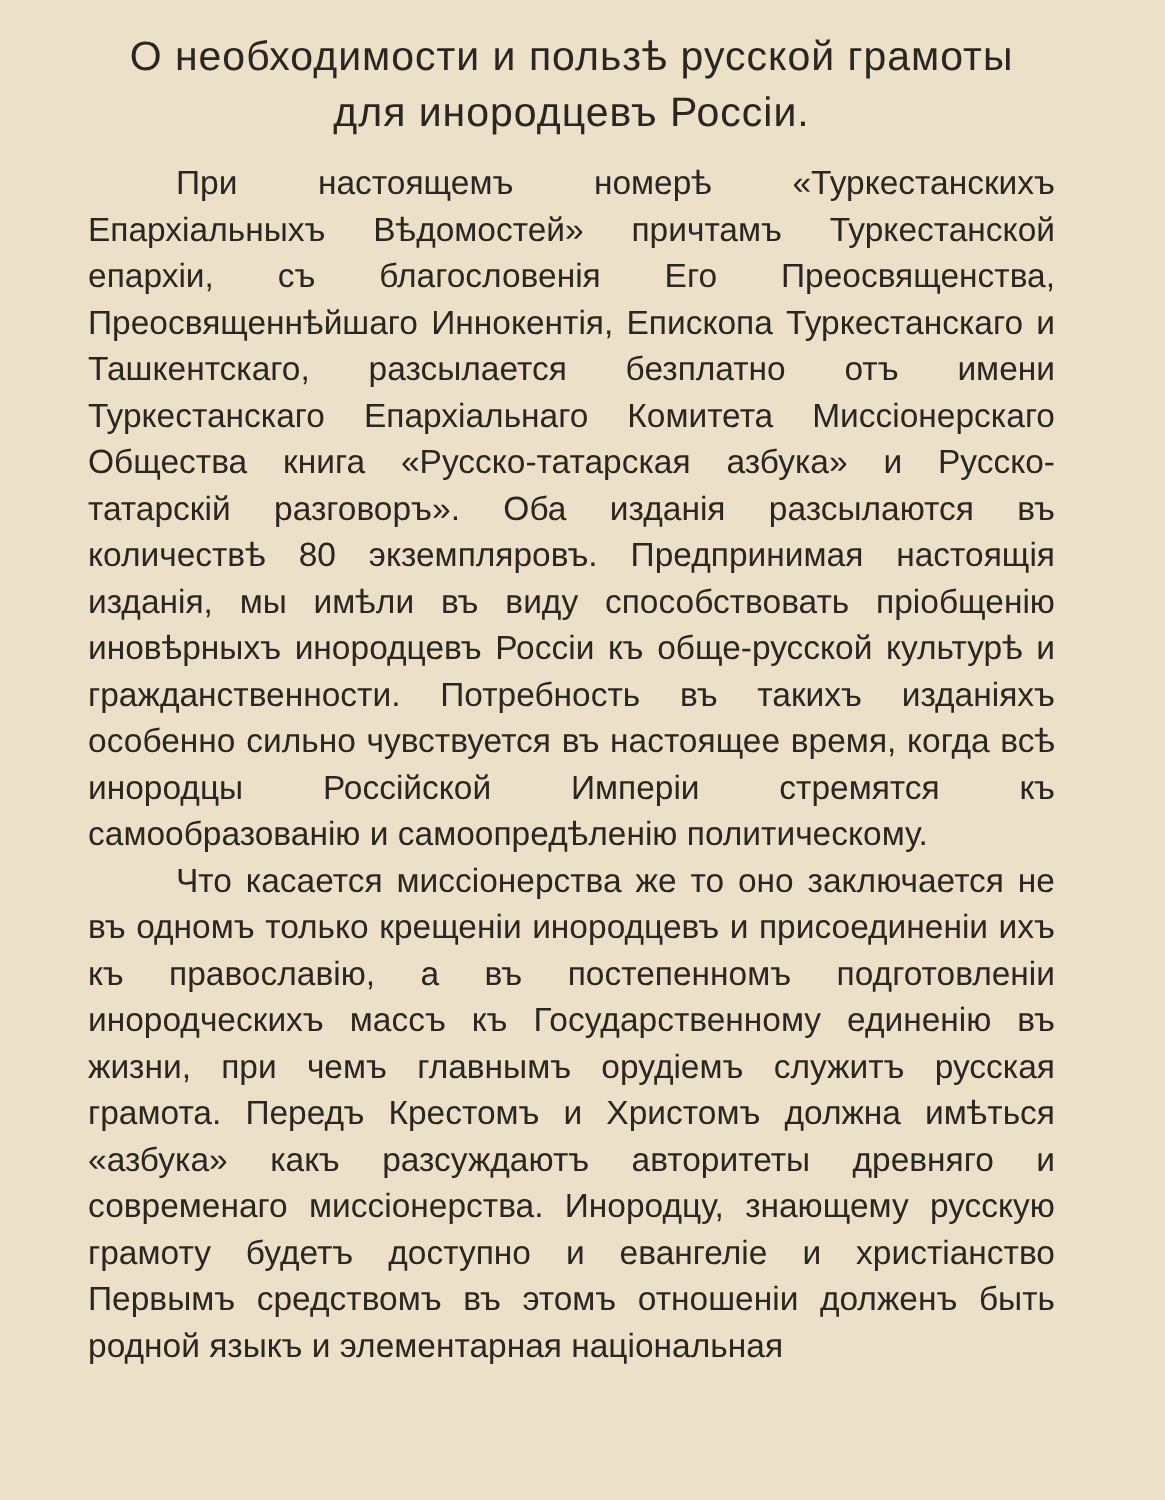О необходимости и пользѣ русской грамоты
для инородцевъ Россіи.
При настоящемъ номерѣ «Туркестанскихъ Епархіальныхъ Вѣдомостей» причтамъ Туркестанской епархіи, съ благословенія Его Преосвященства, Преосвященнѣйшаго Иннокентія, Епископа Туркестанскаго и Ташкентскаго, разсылается безплатно отъ имени Туркестанскаго Епархіальнаго Комитета Миссіонерскаго Общества книга «Русско-татарская азбука» и Русско-татарскій разговоръ». Оба изданія разсылаются въ количествѣ 80 экземпляровъ. Предпринимая настоящія изданія, мы имѣли въ виду способствовать пріобщенію иновѣрныхъ инородцевъ Россіи къ обще-русской культурѣ и гражданственности. Потребность въ такихъ изданіяхъ особенно сильно чувствуется въ настоящее время, когда всѣ инородцы Россійской Имперіи стремятся къ самообразованію и самоопредѣленію политическому.
Что касается миссіонерства же то оно заключается не въ одномъ только крещеніи инородцевъ и присоединеніи ихъ къ православію, а въ постепенномъ подготовленіи инородческихъ массъ къ Государственному единенію въ жизни, при чемъ главнымъ орудіемъ служитъ русская грамота. Передъ Крестомъ и Христомъ должна имѣться «азбука» какъ разсуждаютъ авторитеты древняго и современаго миссіонерства. Инородцу, знающему русскую грамоту будетъ доступно и евангеліе и христіанство Первымъ средствомъ въ этомъ отношеніи долженъ быть родной языкъ и элементарная національная